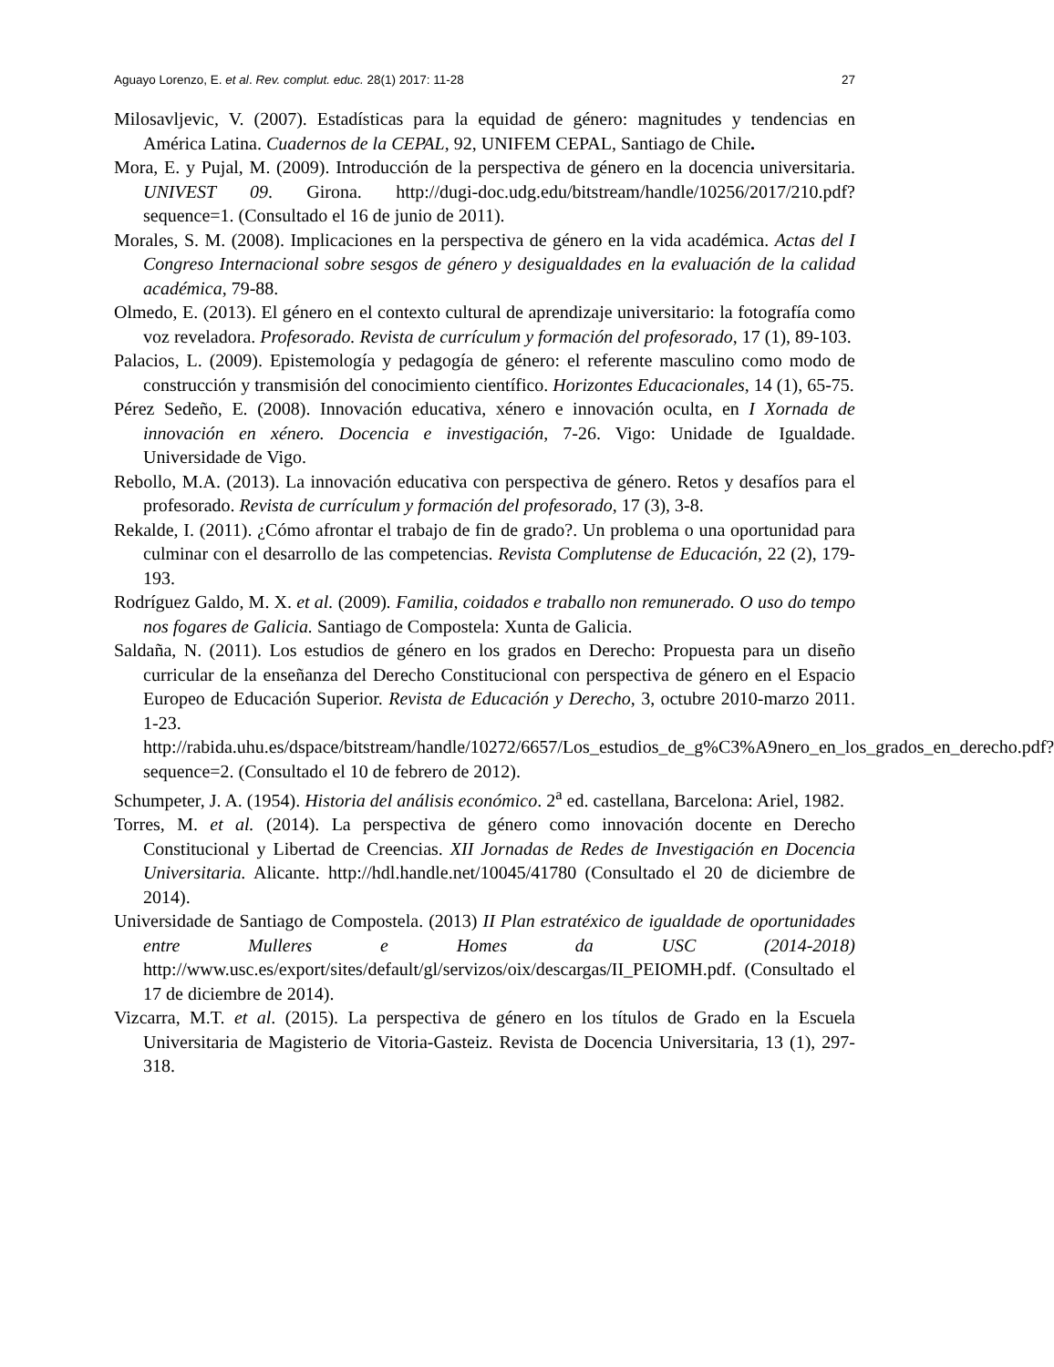Aguayo Lorenzo, E. et al. Rev. complut. educ. 28(1) 2017: 11-28 27
Milosavljevic, V. (2007). Estadísticas para la equidad de género: magnitudes y tendencias en América Latina. Cuadernos de la CEPAL, 92, UNIFEM CEPAL, Santiago de Chile.
Mora, E. y Pujal, M. (2009). Introducción de la perspectiva de género en la docencia universitaria. UNIVEST 09. Girona. http://dugi-doc.udg.edu/bitstream/handle/10256/2017/210.pdf?sequence=1. (Consultado el 16 de junio de 2011).
Morales, S. M. (2008). Implicaciones en la perspectiva de género en la vida académica. Actas del I Congreso Internacional sobre sesgos de género y desigualdades en la evaluación de la calidad académica, 79-88.
Olmedo, E. (2013). El género en el contexto cultural de aprendizaje universitario: la fotografía como voz reveladora. Profesorado. Revista de currículum y formación del profesorado, 17 (1), 89-103.
Palacios, L. (2009). Epistemología y pedagogía de género: el referente masculino como modo de construcción y transmisión del conocimiento científico. Horizontes Educacionales, 14 (1), 65-75.
Pérez Sedeño, E. (2008). Innovación educativa, xénero e innovación oculta, en I Xornada de innovación en xénero. Docencia e investigación, 7-26. Vigo: Unidade de Igualdade. Universidade de Vigo.
Rebollo, M.A. (2013). La innovación educativa con perspectiva de género. Retos y desafíos para el profesorado. Revista de currículum y formación del profesorado, 17 (3), 3-8.
Rekalde, I. (2011). ¿Cómo afrontar el trabajo de fin de grado?. Un problema o una oportunidad para culminar con el desarrollo de las competencias. Revista Complutense de Educación, 22 (2), 179-193.
Rodríguez Galdo, M. X. et al. (2009). Familia, coidados e traballo non remunerado. O uso do tempo nos fogares de Galicia. Santiago de Compostela: Xunta de Galicia.
Saldaña, N. (2011). Los estudios de género en los grados en Derecho: Propuesta para un diseño curricular de la enseñanza del Derecho Constitucional con perspectiva de género en el Espacio Europeo de Educación Superior. Revista de Educación y Derecho, 3, octubre 2010-marzo 2011. 1-23. http://rabida.uhu.es/dspace/bitstream/handle/10272/6657/Los_estudios_de_g%C3%A9nero_en_los_grados_en_derecho.pdf?sequence=2. (Consultado el 10 de febrero de 2012).
Schumpeter, J. A. (1954). Historia del análisis económico. 2<sup>a</sup> ed. castellana, Barcelona: Ariel, 1982.
Torres, M. et al. (2014). La perspectiva de género como innovación docente en Derecho Constitucional y Libertad de Creencias. XII Jornadas de Redes de Investigación en Docencia Universitaria. Alicante. http://hdl.handle.net/10045/41780 (Consultado el 20 de diciembre de 2014).
Universidade de Santiago de Compostela. (2013) II Plan estratéxico de igualdade de oportunidades entre Mulleres e Homes da USC (2014-2018) http://www.usc.es/export/sites/default/gl/servizos/oix/descargas/II_PEIOMH.pdf. (Consultado el 17 de diciembre de 2014).
Vizcarra, M.T. et al. (2015). La perspectiva de género en los títulos de Grado en la Escuela Universitaria de Magisterio de Vitoria-Gasteiz. Revista de Docencia Universitaria, 13 (1), 297-318.